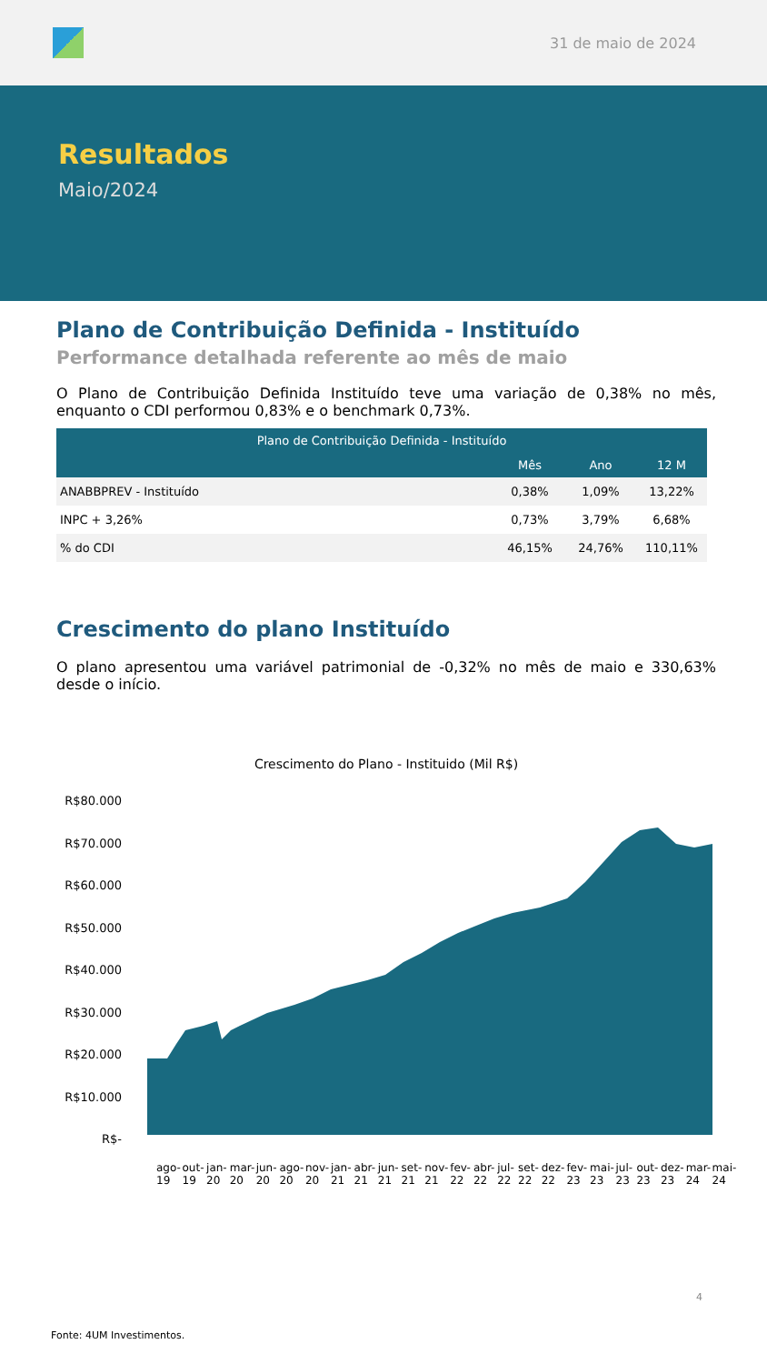31 de maio de 2024
Resultados
Maio/2024
Plano de Contribuição Definida - Instituído
Performance detalhada referente ao mês de maio
O Plano de Contribuição Definida Instituído teve uma variação de 0,38% no mês, enquanto o CDI performou 0,83% e o benchmark 0,73%.
| Plano de Contribuição Definida - Instituído | | | |
| --- | --- | --- | --- |
| | Mês | Ano | 12 M |
| ANABBPREV - Instituído | 0,38% | 1,09% | 13,22% |
| INPC + 3,26% | 0,73% | 3,79% | 6,68% |
| % do CDI | 46,15% | 24,76% | 110,11% |
Crescimento do plano Instituído
O plano apresentou uma variável patrimonial de -0,32% no mês de maio e 330,63% desde o início.
Crescimento do Plano - Instituido (Mil R$)
R$80.000
R$70.000
R$60.000
R$50.000
R$40.000
R$30.000
R$20.000
R$10.000
R$-
ago-19 out-19 jan-20 mar-20 jun-20 ago-20 nov-20 jan-21 abr-21 jun-21 set-21 nov-21 fev-22 abr-22 jul-22 set-22 dez-22 fev-23 mai-23 jul-23 out-23 dez-23 mar-24 mai-24
4
Fonte: 4UM Investimentos.